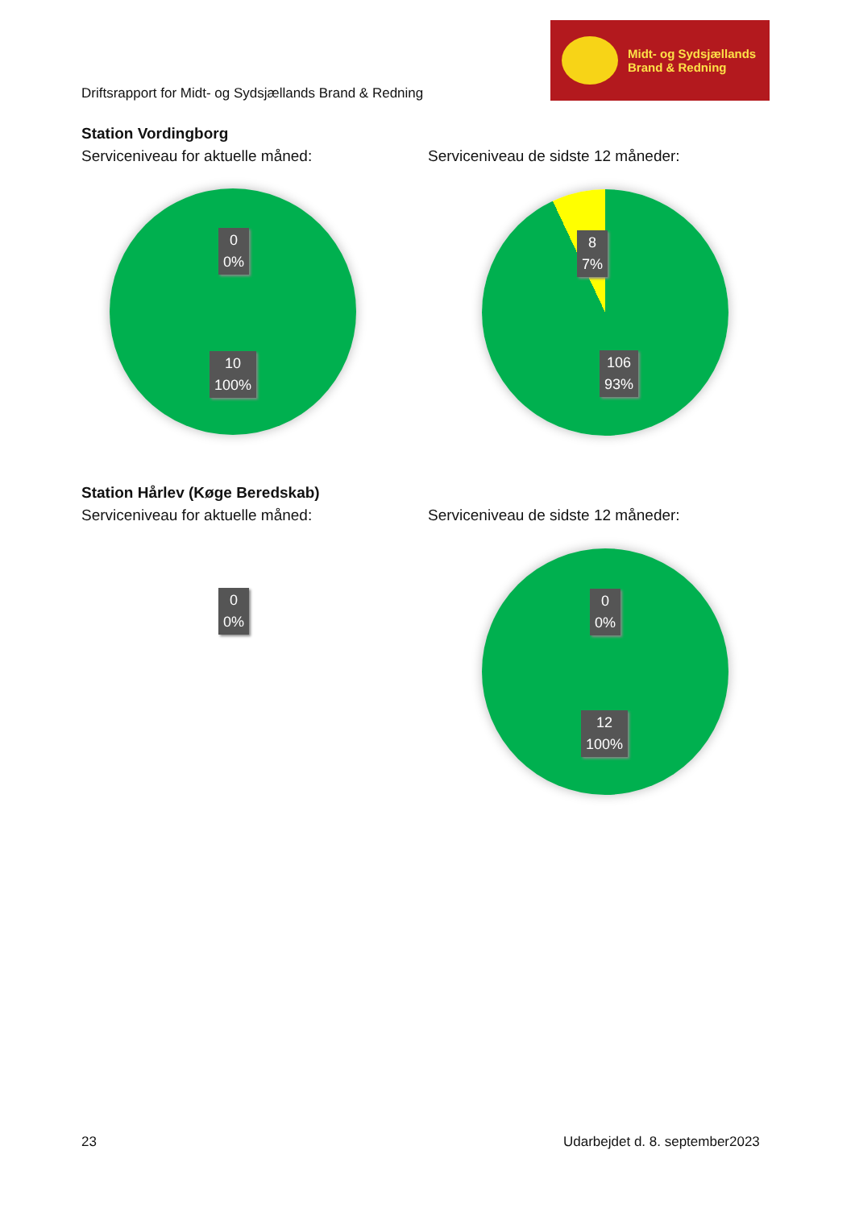Driftsrapport for Midt- og Sydsjællands Brand & Redning
Midt- og Sydsjællands
Brand & Redning
Station Vordingborg
Serviceniveau for aktuelle måned: Serviceniveau de sidste 12 måneder:
0
0%
10
100%
8
7%
106
93%
Station Hårlev (Køge Beredskab)
Serviceniveau for aktuelle måned: Serviceniveau de sidste 12 måneder:
0
0%
0
0%
12
100%
23 Udarbejdet d. 8. september2023